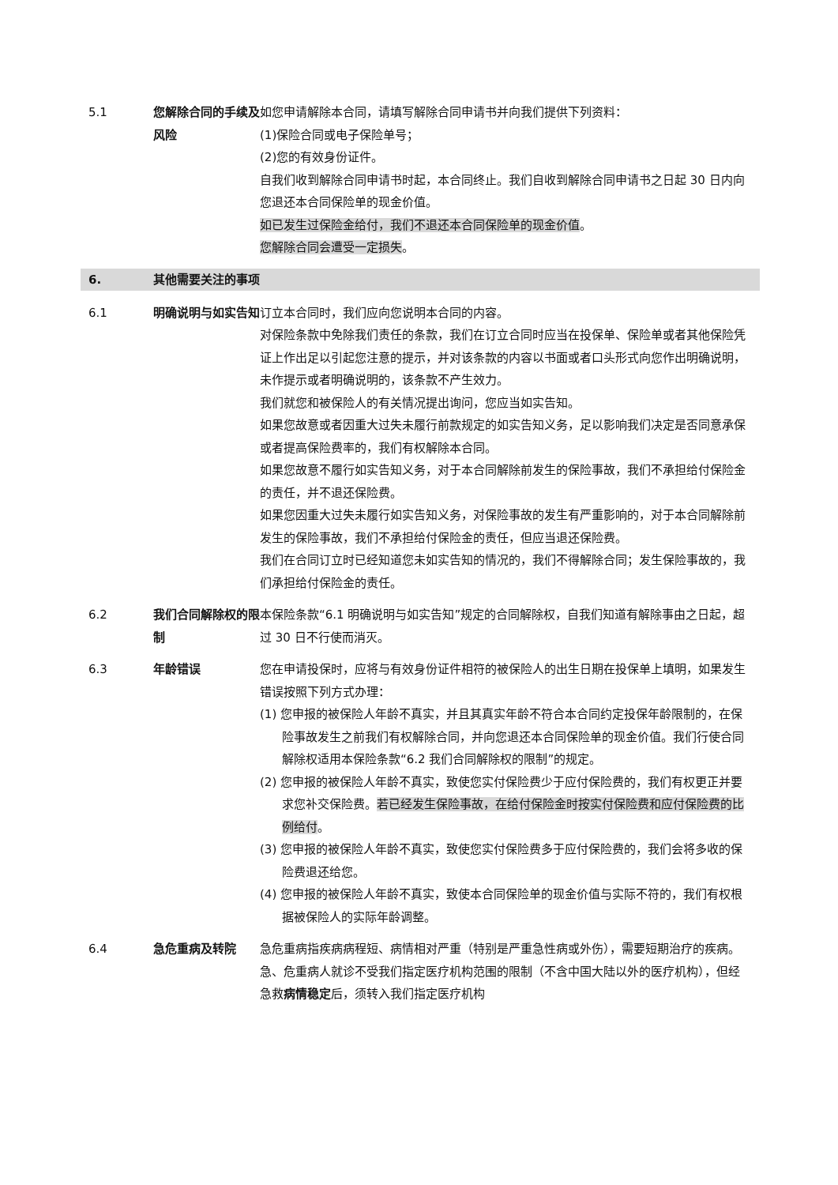5.1 您解除合同的手续及风险
如您申请解除本合同，请填写解除合同申请书并向我们提供下列资料：
(1)保险合同或电子保险单号；
(2)您的有效身份证件。
自我们收到解除合同申请书时起，本合同终止。我们自收到解除合同申请书之日起 30 日内向您退还本合同保险单的现金价值。
如已发生过保险金给付，我们不退还本合同保险单的现金价值。
您解除合同会遭受一定损失。
6. 其他需要关注的事项
6.1 明确说明与如实告知 订立本合同时，我们应向您说明本合同的内容。
对保险条款中免除我们责任的条款，我们在订立合同时应当在投保单、保险单或者其他保险凭证上作出足以引起您注意的提示，并对该条款的内容以书面或者口头形式向您作出明确说明，未作提示或者明确说明的，该条款不产生效力。
我们就您和被保险人的有关情况提出询问，您应当如实告知。
如果您故意或者因重大过失未履行前款规定的如实告知义务，足以影响我们决定是否同意承保或者提高保险费率的，我们有权解除本合同。
如果您故意不履行如实告知义务，对于本合同解除前发生的保险事故，我们不承担给付保险金的责任，并不退还保险费。
如果您因重大过失未履行如实告知义务，对保险事故的发生有严重影响的，对于本合同解除前发生的保险事故，我们不承担给付保险金的责任，但应当退还保险费。
我们在合同订立时已经知道您未如实告知的情况的，我们不得解除合同；发生保险事故的，我们承担给付保险金的责任。
6.2 我们合同解除权的限制
本保险条款“6.1 明确说明与如实告知”规定的合同解除权，自我们知道有解除事由之日起，超过 30 日不行使而消灭。
6.3 年龄错误 您在申请投保时，应将与有效身份证件相符的被保险人的出生日期在投保单上填明，如果发生错误按照下列方式办理：
(1) 您申报的被保险人年龄不真实，并且其真实年龄不符合本合同约定投保年龄限制的，在保险事故发生之前我们有权解除合同，并向您退还本合同保险单的现金价值。我们行使合同解除权适用本保险条款“6.2 我们合同解除权的限制”的规定。
(2) 您申报的被保险人年龄不真实，致使您实付保险费少于应付保险费的，我们有权更正并要求您补交保险费。若已经发生保险事故，在给付保险金时按实付保险费和应付保险费的比例给付。
(3) 您申报的被保险人年龄不真实，致使您实付保险费多于应付保险费的，我们会将多收的保险费退还给您。
(4) 您申报的被保险人年龄不真实，致使本合同保险单的现金价值与实际不符的，我们有权根据被保险人的实际年龄调整。
6.4 急危重病及转院 急危重病指疾病病程短、病情相对严重（特别是严重急性病或外伤），需要短期治疗的疾病。急、危重病人就诊不受我们指定医疗机构范围的限制（不含中国大陆以外的医疗机构），但经急救病情稳定后，须转入我们指定医疗机构